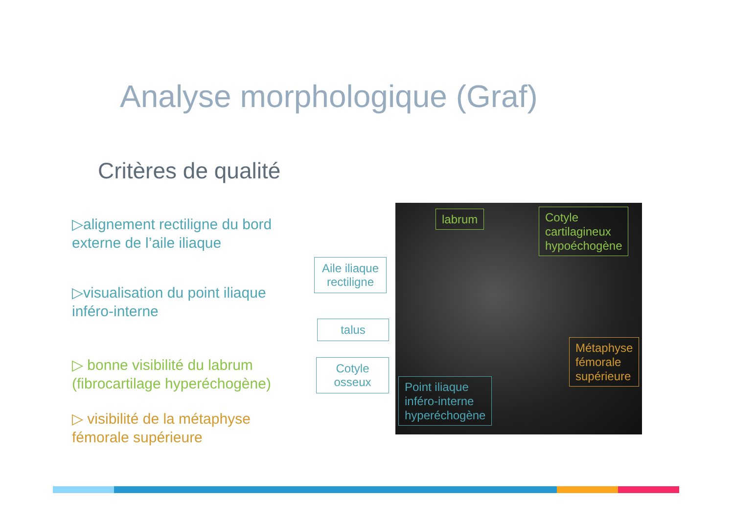Analyse morphologique (Graf)
Critères de qualité
▷alignement rectiligne du bord externe de l’aile iliaque
▷visualisation du point iliaque inféro-interne
▷ bonne visibilité du labrum (fibrocartilage hyperéchogène)
▷ visibilité de la métaphyse fémorale supérieure
Aile iliaque rectiligne
talus
Cotyle osseux
labrum
Cotyle
cartilagineux
hypoéchogène
Métaphyse
fémorale
supérieure
Point iliaque
inféro-interne
hyperéchogène